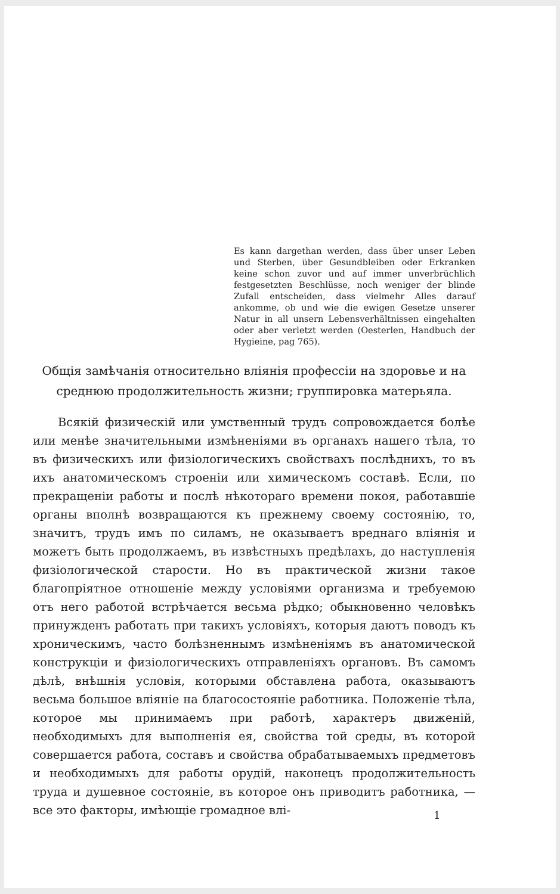Es kann dargethan werden, dass über unser Leben und Sterben, über Gesundbleiben oder Erkranken keine schon zuvor und auf immer unverbrüchlich festgesetzten Beschlüsse, noch weniger der blinde Zufall entscheiden, dass vielmehr Alles darauf ankomme, ob und wie die ewigen Gesetze unserer Natur in all unsern Lebensverhältnissen eingehalten oder aber verletzt werden (Oesterlen, Handbuch der Hygieine, pag 765).
Общія замѣчанія относительно вліянія профессіи на здоровье и на среднюю продолжительность жизни; группировка матерьяла.
Всякій физическій или умственный трудъ сопровождается болѣе или менѣе значительными измѣненіями въ органахъ нашего тѣла, то въ физическихъ или физіологическихъ свойствахъ послѣднихъ, то въ ихъ анатомическомъ строеніи или химическомъ составѣ. Если, по прекращеніи работы и послѣ нѣкотораго времени покоя, работавшіе органы вполнѣ возвращаются къ прежнему своему состоянію, то, значитъ, трудъ имъ по силамъ, не оказываетъ вреднаго вліянія и можетъ быть продолжаемъ, въ извѣстныхъ предѣлахъ, до наступленія физіологической старости. Но въ практической жизни такое благопріятное отношеніе между условіями организма и требуемою отъ него работой встрѣчается весьма рѣдко; обыкновенно человѣкъ принужденъ работать при такихъ условіяхъ, которыя даютъ поводъ къ хроническимъ, часто болѣзненнымъ измѣненіямъ въ анатомической конструкціи и физіологическихъ отправленіяхъ органовъ. Въ самомъ дѣлѣ, внѣшнія условія, которыми обставлена работа, оказываютъ весьма большое вліяніе на благосостояніе работника. Положеніе тѣла, которое мы принимаемъ при работѣ, характеръ движеній, необходимыхъ для выполненія ея, свойства той среды, въ которой совершается работа, составъ и свойства обрабатываемыхъ предметовъ и необходимыхъ для работы орудій, наконецъ продолжительность труда и душевное состояніе, въ которое онъ приводитъ работника, — все это факторы, имѣющіе громадное влі-
1